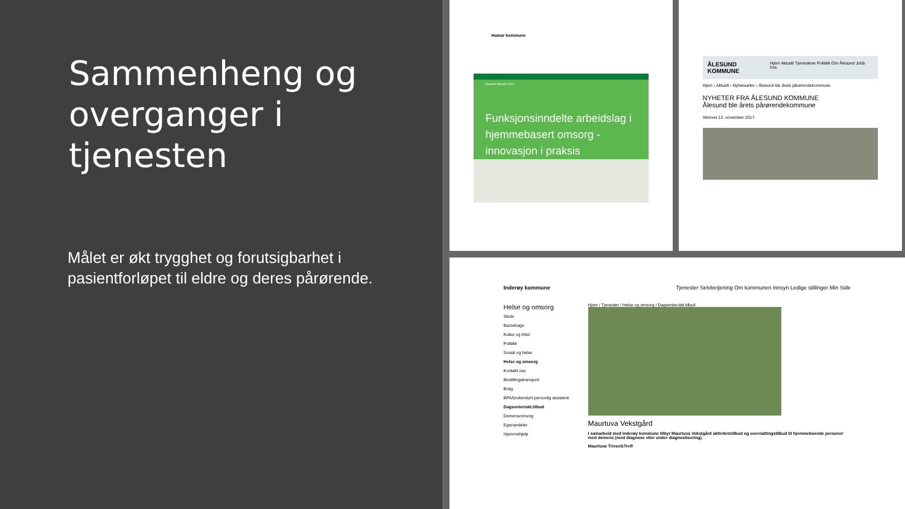Sammenheng og overganger i tjenesten
Målet er økt trygghet og forutsigbarhet i pasientforløpet til eldre og deres pårørende.
Hamar kommune
Rapport februar 2014
Funksjonsinndelte arbeidslag i hjemmebasert omsorg - innovasjon i praksis
ÅLESUND KOMMUNE Hjem Aktuelt Tjenestene Politikk Om Ålesund Jobb hos
Hjem › Aktuelt › Nyhetsarkiv › Ålesund ble årets pårørendekommune
NYHETER FRA ÅLESUND KOMMUNE
Ålesund ble årets pårørendekommune
Skrevet 13. november 2017.
Inderøy kommune Tjenester Selvbetjening Om kommunen Innsyn Ledige stillinger Min Side
Helse og omsorg
Skole
Barnehage
Kultur og fritid
Politikk
Sosial og helse
Helse og omsorg
Kontakt oss
Bestillingstransport
Bolig
BPA/brukerstyrt personlig assistent
Dagsenter/akt.tilbud
Demensomsorg
Egenandeler
Hjemmehjelp
Hjem / Tjenester / Helse og omsorg / Dagsenter/akt.tilbud
Maurtuva Vekstgård
I samarbeid med Inderøy kommune tilbyr Maurtuva Vekstgård aktivitetstilbud og overnattingstilbud til hjemmeboende personer med demens (med diagnose eller under diagnostisering).
Maurtuva TrivselsTreff